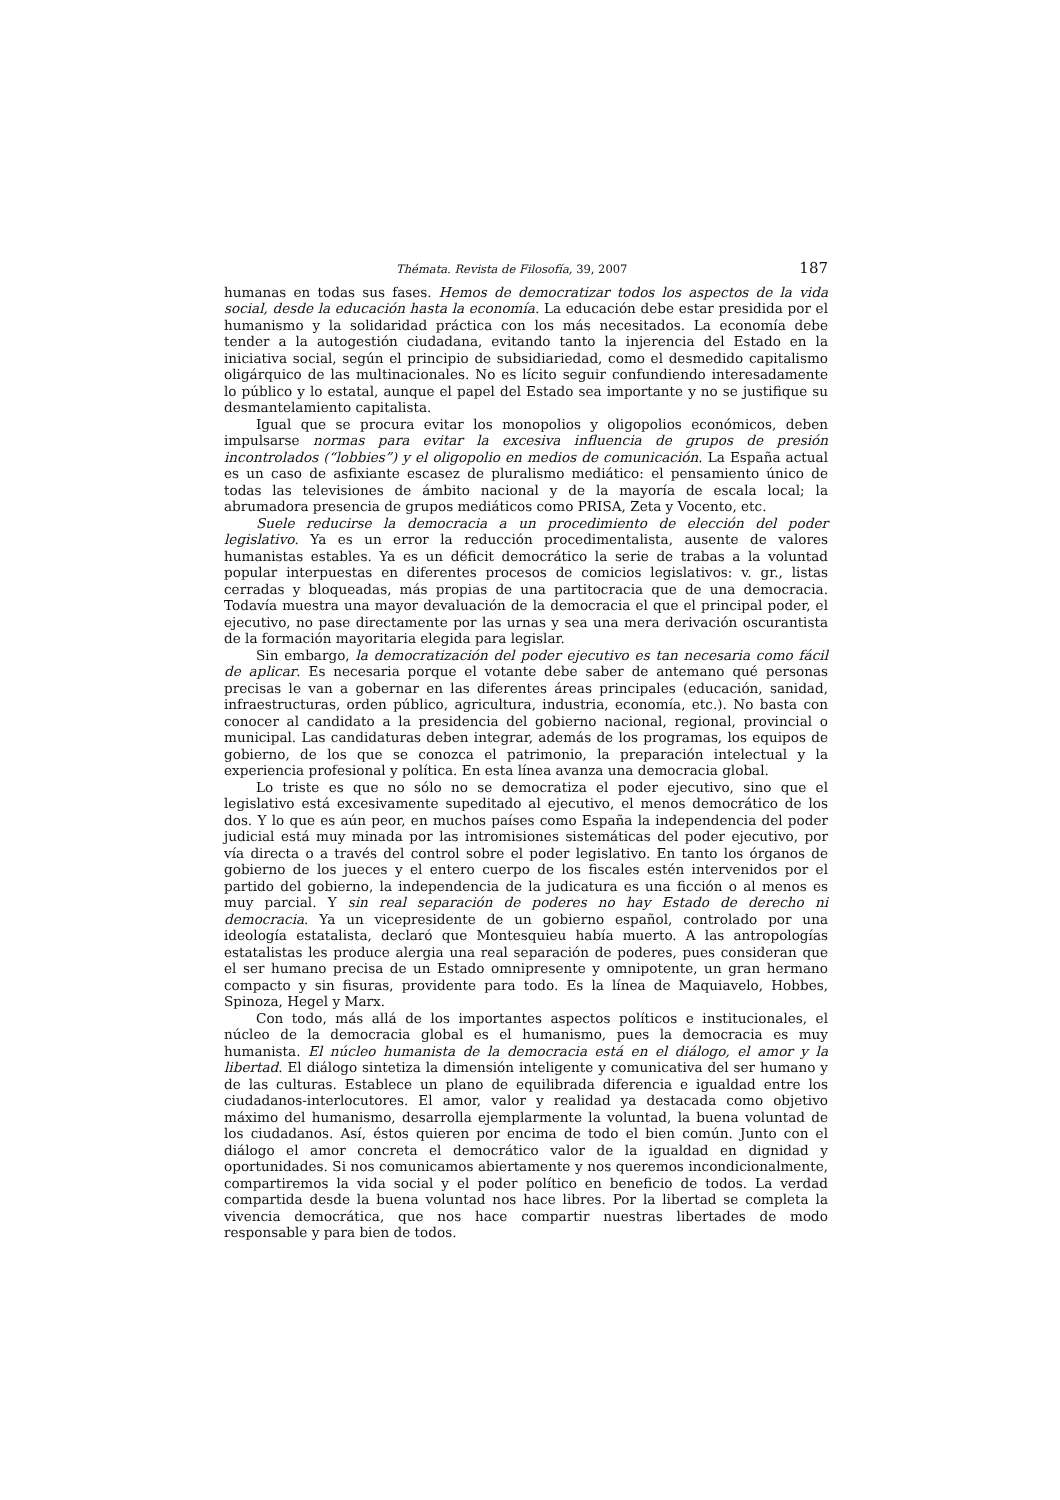Thémata. Revista de Filosofía, 39, 2007 187
humanas en todas sus fases. Hemos de democratizar todos los aspectos de la vida social, desde la educación hasta la economía. La educación debe estar presidida por el humanismo y la solidaridad práctica con los más necesitados. La economía debe tender a la autogestión ciudadana, evitando tanto la injerencia del Estado en la iniciativa social, según el principio de subsidiariedad, como el desmedido capitalismo oligárquico de las multinacionales. No es lícito seguir confundiendo interesadamente lo público y lo estatal, aunque el papel del Estado sea importante y no se justifique su desmantelamiento capitalista.
Igual que se procura evitar los monopolios y oligopolios económicos, deben impulsarse normas para evitar la excesiva influencia de grupos de presión incontrolados (“lobbies”) y el oligopolio en medios de comunicación. La España actual es un caso de asfixiante escasez de pluralismo mediático: el pensamiento único de todas las televisiones de ámbito nacional y de la mayoría de escala local; la abrumadora presencia de grupos mediáticos como PRISA, Zeta y Vocento, etc.
Suele reducirse la democracia a un procedimiento de elección del poder legislativo. Ya es un error la reducción procedimentalista, ausente de valores humanistas estables. Ya es un déficit democrático la serie de trabas a la voluntad popular interpuestas en diferentes procesos de comicios legislativos: v. gr., listas cerradas y bloqueadas, más propias de una partitocracia que de una democracia. Todavía muestra una mayor devaluación de la democracia el que el principal poder, el ejecutivo, no pase directamente por las urnas y sea una mera derivación oscurantista de la formación mayoritaria elegida para legislar.
Sin embargo, la democratización del poder ejecutivo es tan necesaria como fácil de aplicar. Es necesaria porque el votante debe saber de antemano qué personas precisas le van a gobernar en las diferentes áreas principales (educación, sanidad, infraestructuras, orden público, agricultura, industria, economía, etc.). No basta con conocer al candidato a la presidencia del gobierno nacional, regional, provincial o municipal. Las candidaturas deben integrar, además de los programas, los equipos de gobierno, de los que se conozca el patrimonio, la preparación intelectual y la experiencia profesional y política. En esta línea avanza una democracia global.
Lo triste es que no sólo no se democratiza el poder ejecutivo, sino que el legislativo está excesivamente supeditado al ejecutivo, el menos democrático de los dos. Y lo que es aún peor, en muchos países como España la independencia del poder judicial está muy minada por las intromisiones sistemáticas del poder ejecutivo, por vía directa o a través del control sobre el poder legislativo. En tanto los órganos de gobierno de los jueces y el entero cuerpo de los fiscales estén intervenidos por el partido del gobierno, la independencia de la judicatura es una ficción o al menos es muy parcial. Y sin real separación de poderes no hay Estado de derecho ni democracia. Ya un vicepresidente de un gobierno español, controlado por una ideología estatalista, declaró que Montesquieu había muerto. A las antropologías estatalistas les produce alergia una real separación de poderes, pues consideran que el ser humano precisa de un Estado omnipresente y omnipotente, un gran hermano compacto y sin fisuras, providente para todo. Es la línea de Maquiavelo, Hobbes, Spinoza, Hegel y Marx.
Con todo, más allá de los importantes aspectos políticos e institucionales, el núcleo de la democracia global es el humanismo, pues la democracia es muy humanista. El núcleo humanista de la democracia está en el diálogo, el amor y la libertad. El diálogo sintetiza la dimensión inteligente y comunicativa del ser humano y de las culturas. Establece un plano de equilibrada diferencia e igualdad entre los ciudadanos-interlocutores. El amor, valor y realidad ya destacada como objetivo máximo del humanismo, desarrolla ejemplarmente la voluntad, la buena voluntad de los ciudadanos. Así, éstos quieren por encima de todo el bien común. Junto con el diálogo el amor concreta el democrático valor de la igualdad en dignidad y oportunidades. Si nos comunicamos abiertamente y nos queremos incondicionalmente, compartiremos la vida social y el poder político en beneficio de todos. La verdad compartida desde la buena voluntad nos hace libres. Por la libertad se completa la vivencia democrática, que nos hace compartir nuestras libertades de modo responsable y para bien de todos.